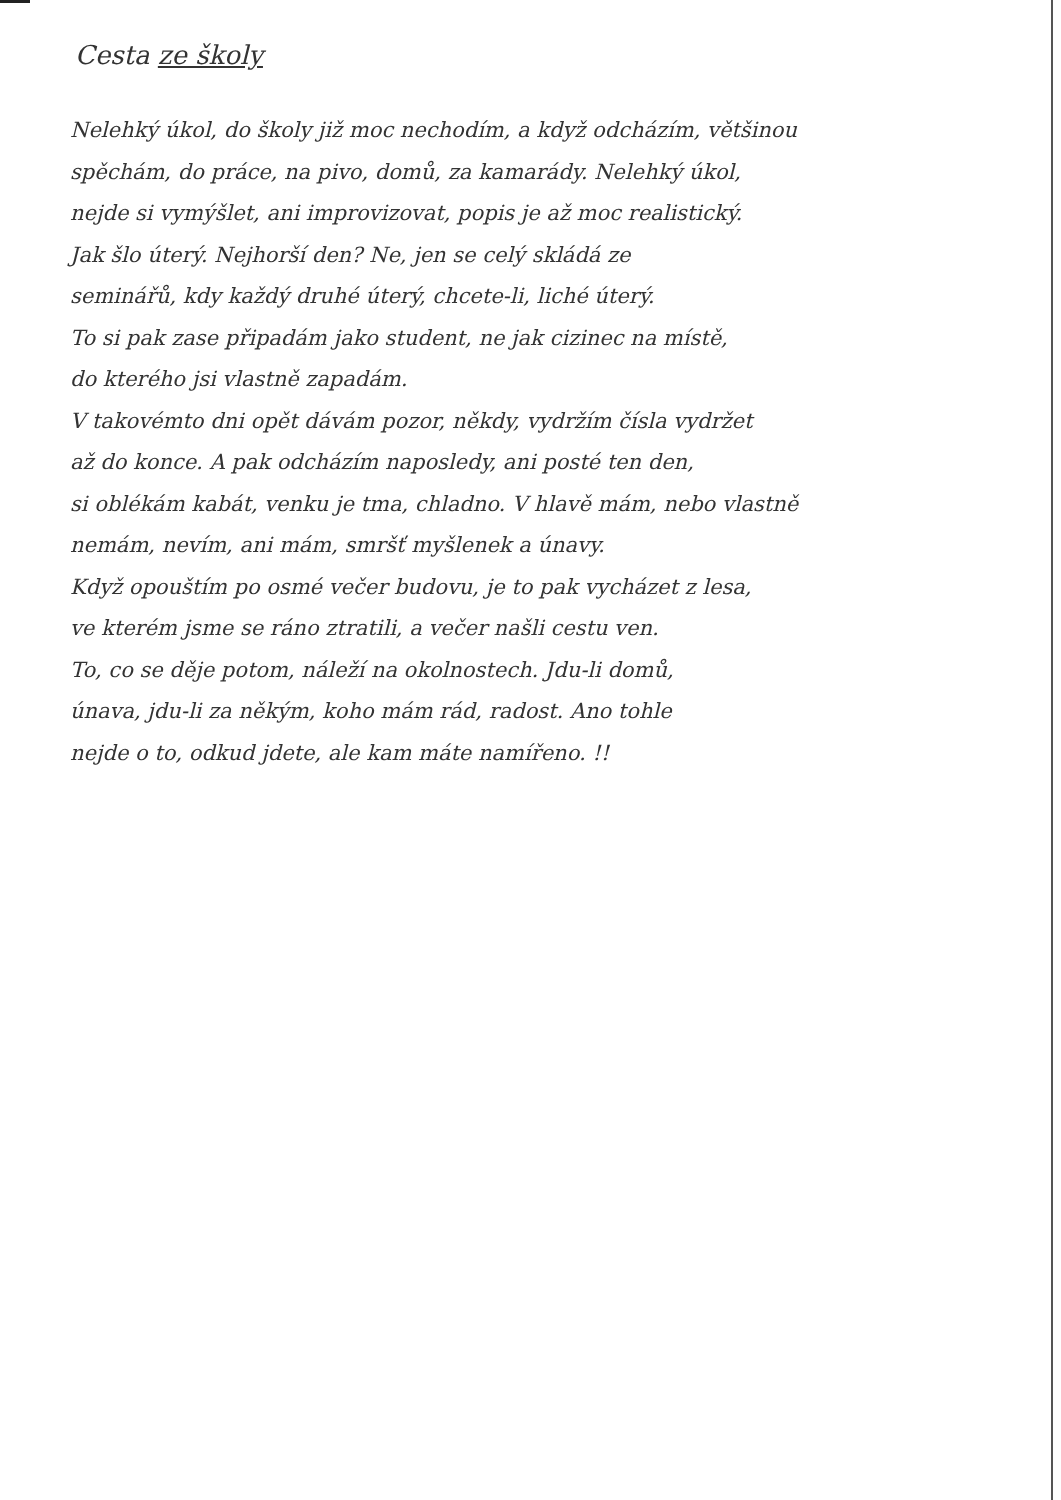Cesta ze školy
Nelehký úkol, do školy již moc nechodím, a když odcházím, většinou
spěchám, do práce, na pivo, domů, za kamarády. Nelehký úkol,
nejde si vymýšlet, ani improvizovat, popis je až moc realistický.
Jak šlo úterý. Nejhorší den? Ne, jen se celý skládá ze
seminářů, kdy každý druhé úterý, chcete-li, liché úterý.
To si pak zase připadám jako student, ne jak cizinec na místě,
do kterého jsi vlastně zapadám.
V takovémto dni opět dávám pozor, někdy, vydržím čísla vydržet
až do konce. A pak odcházím naposledy, ani posté ten den,
si oblékám kabát, venku je tma, chladno. V hlavě mám, nebo vlastně
nemám, nevím, ani mám, smršť myšlenek a únavy.
Když opouštím po osmé večer budovu, je to pak vycházet z lesa,
ve kterém jsme se ráno ztratili, a večer našli cestu ven.
To, co se děje potom, náleží na okolnostech. Jdu-li domů,
únava, jdu-li za někým, koho mám rád, radost. Ano tohle
nejde o to, odkud jdete, ale kam máte namířeno. !!